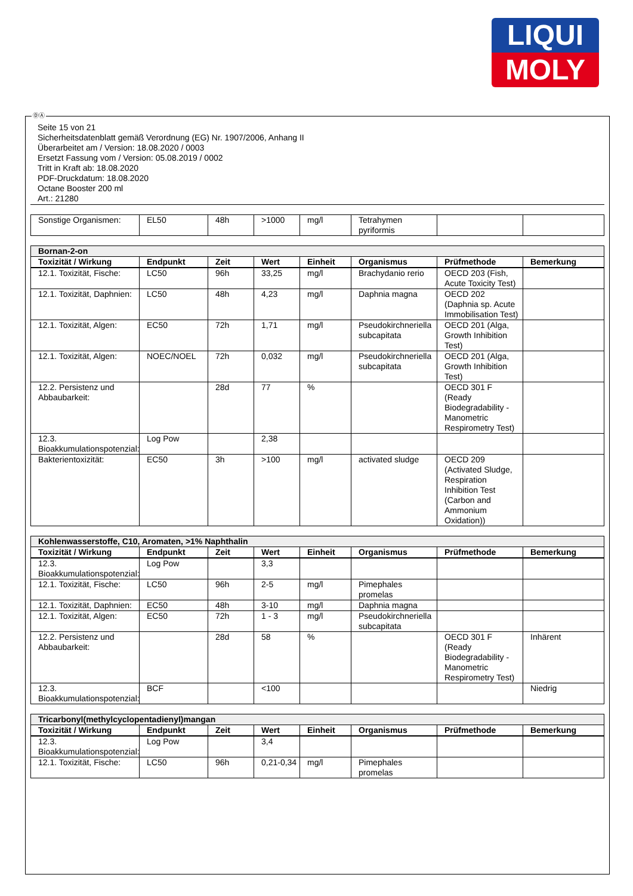LIQUI
MOLY
ⒹⒶ
Seite 15 von 21
Sicherheitsdatenblatt gemäß Verordnung (EG) Nr. 1907/2006, Anhang II
Überarbeitet am / Version: 18.08.2020 / 0003
Ersetzt Fassung vom / Version: 05.08.2019 / 0002
Tritt in Kraft ab: 18.08.2020
PDF-Druckdatum: 18.08.2020
Octane Booster 200 ml
Art.: 21280
| Sonstige Organismen: | EL50 | 48h | >1000 | mg/l | Tetrahymen pyriformis | | |
| Bornan-2-on | | | | | | | |
| --- | --- | --- | --- | --- | --- | --- | --- |
| Toxizität / Wirkung | Endpunkt | Zeit | Wert | Einheit | Organismus | Prüfmethode | Bemerkung |
| 12.1. Toxizität, Fische: | LC50 | 96h | 33,25 | mg/l | Brachydanio rerio | OECD 203 (Fish, Acute Toxicity Test) | |
| 12.1. Toxizität, Daphnien: | LC50 | 48h | 4,23 | mg/l | Daphnia magna | OECD 202 (Daphnia sp. Acute Immobilisation Test) | |
| 12.1. Toxizität, Algen: | EC50 | 72h | 1,71 | mg/l | Pseudokirchneriella subcapitata | OECD 201 (Alga, Growth Inhibition Test) | |
| 12.1. Toxizität, Algen: | NOEC/NOEL | 72h | 0,032 | mg/l | Pseudokirchneriella subcapitata | OECD 201 (Alga, Growth Inhibition Test) | |
| 12.2. Persistenz und Abbaubarkeit: | | 28d | 77 | % | | OECD 301 F (Ready Biodegradability - Manometric Respirometry Test) | |
| 12.3. Bioakkumulationspotenzial: | Log Pow | | 2,38 | | | | |
| Bakterientoxizität: | EC50 | 3h | >100 | mg/l | activated sludge | OECD 209 (Activated Sludge, Respiration Inhibition Test (Carbon and Ammonium Oxidation)) | |
| Kohlenwasserstoffe, C10, Aromaten, >1% Naphthalin | | | | | | | |
| --- | --- | --- | --- | --- | --- | --- | --- |
| Toxizität / Wirkung | Endpunkt | Zeit | Wert | Einheit | Organismus | Prüfmethode | Bemerkung |
| 12.3. Bioakkumulationspotenzial: | Log Pow | | 3,3 | | | | |
| 12.1. Toxizität, Fische: | LC50 | 96h | 2-5 | mg/l | Pimephales promelas | | |
| 12.1. Toxizität, Daphnien: | EC50 | 48h | 3-10 | mg/l | Daphnia magna | | |
| 12.1. Toxizität, Algen: | EC50 | 72h | 1 - 3 | mg/l | Pseudokirchneriella subcapitata | | |
| 12.2. Persistenz und Abbaubarkeit: | | 28d | 58 | % | | OECD 301 F (Ready Biodegradability - Manometric Respirometry Test) | Inhärent |
| 12.3. Bioakkumulationspotenzial: | BCF | | <100 | | | | Niedrig |
| Tricarbonyl(methylcyclopentadienyl)mangan | | | | | | | |
| --- | --- | --- | --- | --- | --- | --- | --- |
| Toxizität / Wirkung | Endpunkt | Zeit | Wert | Einheit | Organismus | Prüfmethode | Bemerkung |
| 12.3. Bioakkumulationspotenzial: | Log Pow | | 3,4 | | | | |
| 12.1. Toxizität, Fische: | LC50 | 96h | 0,21-0,34 | mg/l | Pimephales promelas | | |